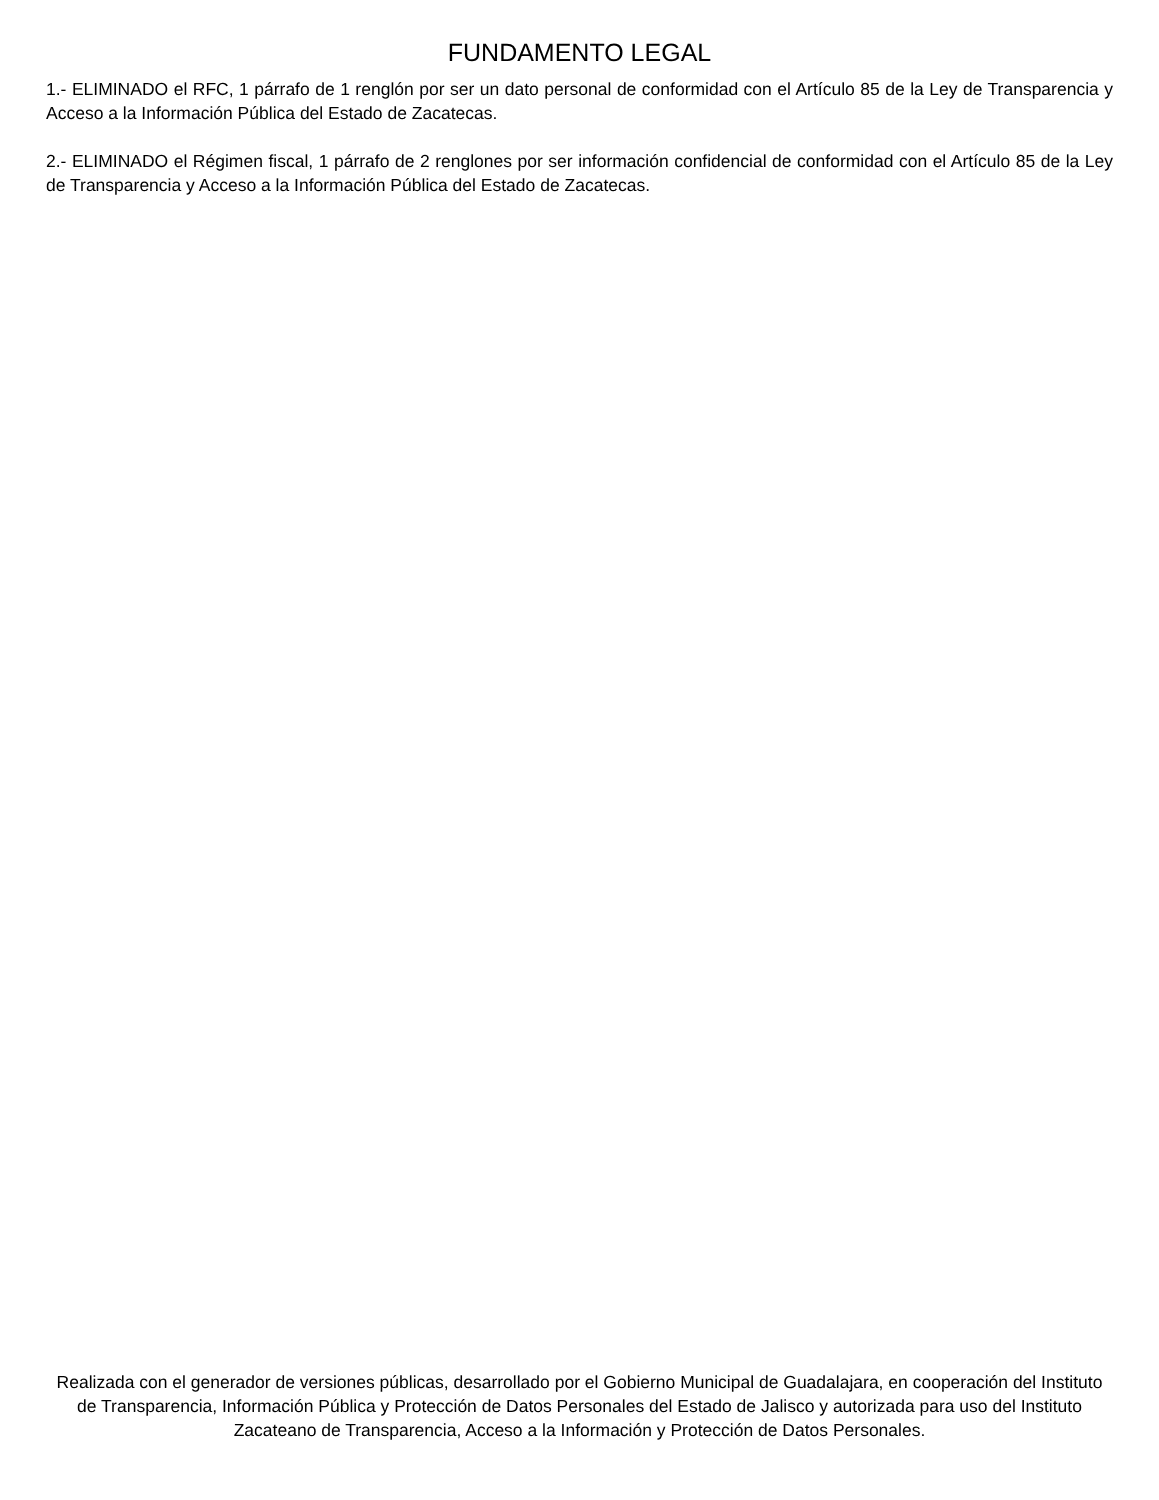FUNDAMENTO LEGAL
1.- ELIMINADO el RFC, 1 párrafo de 1 renglón por ser un dato personal de conformidad con el Artículo 85 de la Ley de Transparencia y Acceso a la Información Pública del Estado de Zacatecas.
2.- ELIMINADO el Régimen fiscal, 1 párrafo de 2 renglones por ser información confidencial de conformidad con el Artículo 85 de la Ley de Transparencia y Acceso a la Información Pública del Estado de Zacatecas.
Realizada con el generador de versiones públicas, desarrollado por el Gobierno Municipal de Guadalajara, en cooperación del Instituto de Transparencia, Información Pública y Protección de Datos Personales del Estado de Jalisco y autorizada para uso del Instituto Zacateano de Transparencia, Acceso a la Información y Protección de Datos Personales.